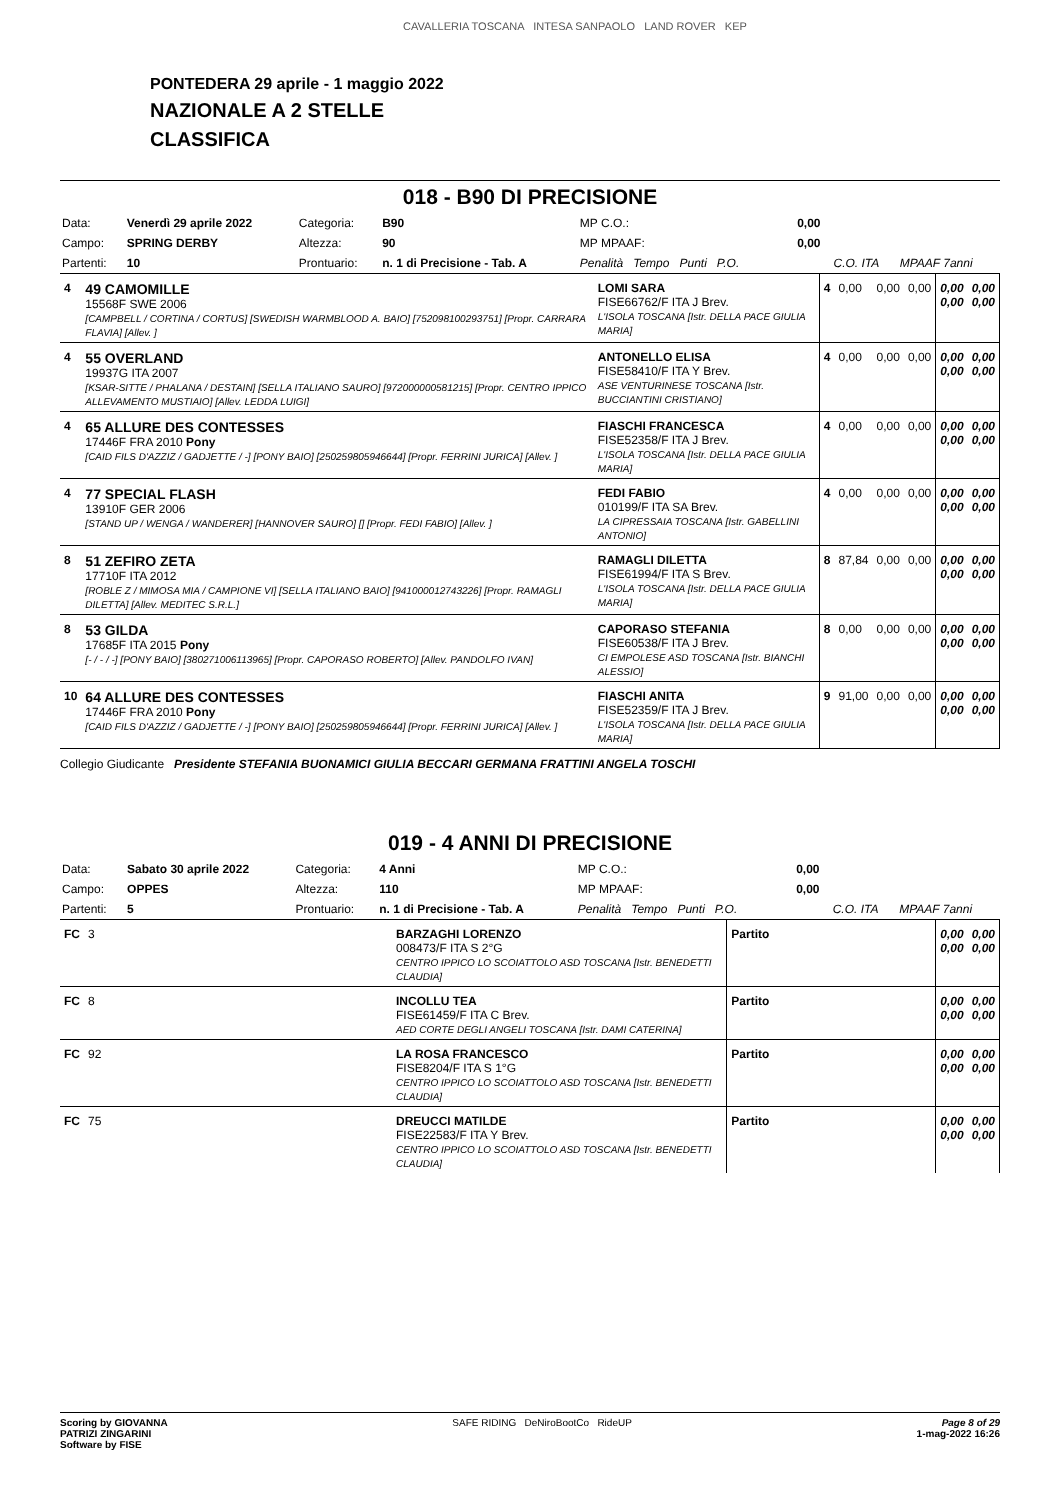CAVALLERIA TOSCANA INTESA SANPAOLO LAND ROVER KEP
PONTEDERA 29 aprile - 1 maggio 2022
NAZIONALE A 2 STELLE
CLASSIFICA
018 - B90 DI PRECISIONE
| Data: | Venerdì 29 aprile 2022 | Categoria: | B90 | MP C.O.: | 0,00 | | |
| Campo: | SPRING DERBY | Altezza: | 90 | MP MPAAF: | 0,00 | | |
| Partenti: | 10 | Prontuario: | n. 1 di Precisione - Tab. A | Penalità Tempo Punti P.O. | | C.O. ITA | MPAAF 7anni |
| 4 | 49 CAMOMILLE 15568F SWE 2006 [CAMPBELL / CORTINA / CORTUS] [SWEDISH WARMBLOOD A. BAIO] [752098100293751] [Propr. CARRARA FLAVIA] [Allev. ] | LOMI SARA FISE66762/F ITA J Brev. L'ISOLA TOSCANA [Istr. DELLA PACE GIULIA MARIA] | 4 | 0,00 | 0,00 | 0,00 | 0,00 0,00 | 0,00 0,00 |
| 4 | 55 OVERLAND 19937G ITA 2007 [KSAR-SITTE / PHALANA / DESTAIN] [SELLA ITALIANO SAURO] [972000000581215] [Propr. CENTRO IPPICO ALLEVAMENTO MUSTIAIO] [Allev. LEDDA LUIGI] | ANTONELLO ELISA FISE58410/F ITA Y Brev. ASE VENTURINESE TOSCANA [Istr. BUCCIANTINI CRISTIANO] | 4 | 0,00 | 0,00 | 0,00 | 0,00 0,00 | 0,00 0,00 |
| 4 | 65 ALLURE DES CONTESSES 17446F FRA 2010 Pony [CAID FILS D'AZZIZ / GADJETTE / -] [PONY BAIO] [250259805946644] [Propr. FERRINI JURICA] [Allev. ] | FIASCHI FRANCESCA FISE52358/F ITA J Brev. L'ISOLA TOSCANA [Istr. DELLA PACE GIULIA MARIA] | 4 | 0,00 | 0,00 | 0,00 | 0,00 0,00 | 0,00 0,00 |
| 4 | 77 SPECIAL FLASH 13910F GER 2006 [STAND UP / WENGA / WANDERER] [HANNOVER SAURO] [] [Propr. FEDI FABIO] [Allev. ] | FEDI FABIO 010199/F ITA SA Brev. LA CIPRESSAIA TOSCANA [Istr. GABELLINI ANTONIO] | 4 | 0,00 | 0,00 | 0,00 | 0,00 0,00 | 0,00 0,00 |
| 8 | 51 ZEFIRO ZETA 17710F ITA 2012 [ROBLE Z / MIMOSA MIA / CAMPIONE VI] [SELLA ITALIANO BAIO] [941000012743226] [Propr. RAMAGLI DILETTA] [Allev. MEDITEC S.R.L.] | RAMAGLI DILETTA FISE61994/F ITA S Brev. L'ISOLA TOSCANA [Istr. DELLA PACE GIULIA MARIA] | 8 | 87,84 | 0,00 | 0,00 | 0,00 0,00 | 0,00 0,00 |
| 8 | 53 GILDA 17685F ITA 2015 Pony [- / - / -] [PONY BAIO] [380271006113965] [Propr. CAPORASO ROBERTO] [Allev. PANDOLFO IVAN] | CAPORASO STEFANIA FISE60538/F ITA J Brev. CI EMPOLESE ASD TOSCANA [Istr. BIANCHI ALESSIO] | 8 | 0,00 | 0,00 | 0,00 | 0,00 0,00 | 0,00 0,00 |
| 10 | 64 ALLURE DES CONTESSES 17446F FRA 2010 Pony [CAID FILS D'AZZIZ / GADJETTE / -] [PONY BAIO] [250259805946644] [Propr. FERRINI JURICA] [Allev. ] | FIASCHI ANITA FISE52359/F ITA J Brev. L'ISOLA TOSCANA [Istr. DELLA PACE GIULIA MARIA] | 9 | 91,00 | 0,00 | 0,00 | 0,00 0,00 | 0,00 0,00 |
Collegio Giudicante Presidente STEFANIA BUONAMICI GIULIA BECCARI GERMANA FRATTINI ANGELA TOSCHI
019 - 4 ANNI DI PRECISIONE
| Data: | Sabato 30 aprile 2022 | Categoria: | 4 Anni | MP C.O.: | 0,00 | | |
| Campo: | OPPES | Altezza: | 110 | MP MPAAF: | 0,00 | | |
| Partenti: | 5 | Prontuario: | n. 1 di Precisione - Tab. A | Penalità Tempo Punti P.O. | | C.O. ITA | MPAAF 7anni |
| FC | 3 | BARZAGHI LORENZO 008473/F ITA S 2°G CENTRO IPPICO LO SCOIATTOLO ASD TOSCANA [Istr. BENEDETTI CLAUDIA] | Partito | 0,00 0,00 | 0,00 0,00 |
| FC | 8 | INCOLLU TEA FISE61459/F ITA C Brev. AED CORTE DEGLI ANGELI TOSCANA [Istr. DAMI CATERINA] | Partito | 0,00 0,00 | 0,00 0,00 |
| FC | 92 | LA ROSA FRANCESCO FISE8204/F ITA S 1°G CENTRO IPPICO LO SCOIATTOLO ASD TOSCANA [Istr. BENEDETTI CLAUDIA] | Partito | 0,00 0,00 | 0,00 0,00 |
| FC | 75 | DREUCCI MATILDE FISE22583/F ITA Y Brev. CENTRO IPPICO LO SCOIATTOLO ASD TOSCANA [Istr. BENEDETTI CLAUDIA] | Partito | 0,00 0,00 | 0,00 0,00 |
Scoring by GIOVANNA
PATRIZI ZINGARINI
Software by FISE SAFE RIDING DeNiroBootCo RideUP Page 8 of 29
1-mag-2022 16:26